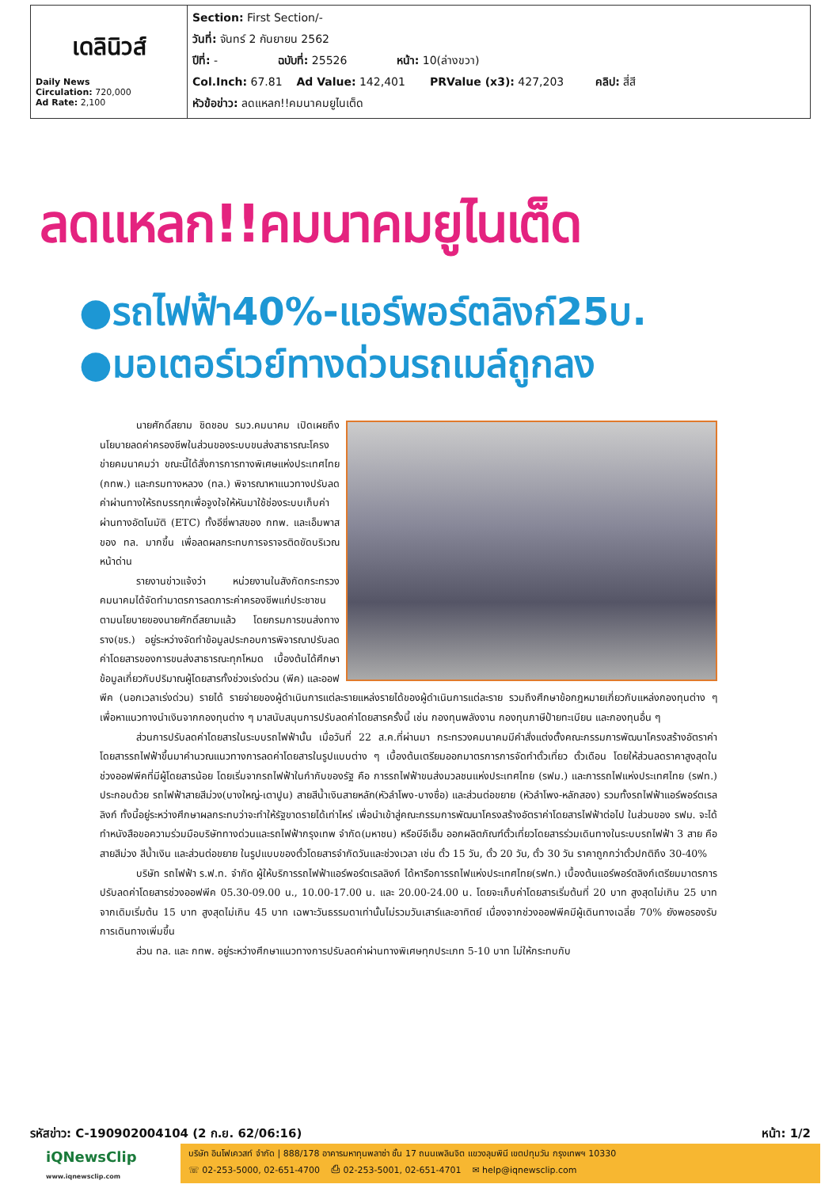| เดลินิวส์ Daily News Circulation: 720,000 Ad Rate: 2,100 | Section: First Section/- วันที่: จันทร์ 2 กันยายน 2562 ปีที่: - ฉบับที่: 25526 หน้า: 10(ล่างขวา) Col.Inch: 67.81 Ad Value: 142,401 PRValue (x3): 427,203 คลิป: สี่สี หัวข้อข่าว: ลดแหลก!!คมนาคมยูไนเต็ด |
ลดแหลก!!คมนาคมยูไนเต็ด
●รถไฟฟ้า40%-แอร์พอร์ตลิงก์25บ.
●มอเตอร์เวย์ทางด่วนรถเมล์ถูกลง
นายศักดิ์สยาม ชิดชอบ รมว.คมนาคม เปิดเผยถึงนโยบายลดค่าครองชีพในส่วนของระบบขนส่งสาธารณะโครงข่ายคมนาคมว่า ขณะนี้ได้สั่งการการทางพิเศษแห่งประเทศไทย (กทพ.) และกรมทางหลวง (ทล.) พิจารณาหาแนวทางปรับลดค่าผ่านทางให้รถบรรทุกเพื่อจูงใจให้หันมาใช้ช่องระบบเก็บค่าผ่านทางอัตโนมัติ (ETC) ทั้งอีซี่พาสของ กทพ. และเอ็มพาสของ ทล. มากขึ้น เพื่อลดผลกระทบการจราจรติดขัดบริเวณหน้าด่าน
รายงานข่าวแจ้งว่า หน่วยงานในสังกัดกระทรวงคมนาคมได้จัดทำมาตรการลดภาระค่าครองชีพแก่ประชาชน ตามนโยบายของนายศักดิ์สยามแล้ว โดยกรมการขนส่งทางราง(ขร.) อยู่ระหว่างจัดทำข้อมูลประกอบการพิจารณาปรับลดค่าโดยสารของการขนส่งสาธารณะทุกโหมด เบื้องต้นได้ศึกษาข้อมูลเกี่ยวกับปริมาณผู้โดยสารทั้งช่วงเร่งด่วน (พีค) และออฟพีค (นอกเวลาเร่งด่วน) รายได้ รายจ่ายของผู้ดำเนินการแต่ละรายแหล่งรายได้ของผู้ดำเนินการแต่ละราย รวมถึงศึกษาข้อกฎหมายเกี่ยวกับแหล่งกองทุนต่าง ๆ เพื่อหาแนวทางนำเงินจากกองทุนต่าง ๆ มาสนับสนุนการปรับลดค่าโดยสารครั้งนี้ เช่น กองทุนพลังงาน กองทุนภาษีป้ายทะเบียน และกองทุนอื่น ๆ
ส่วนการปรับลดค่าโดยสารในระบบรถไฟฟ้านั้น เมื่อวันที่ 22 ส.ค.ที่ผ่านมา กระทรวงคมนาคมมีคำสั่งแต่งตั้งคณะกรรมการพัฒนาโครงสร้างอัตราค่าโดยสารรถไฟฟ้าขึ้นมาคำนวณแนวทางการลดค่าโดยสารในรูปแบบต่าง ๆ เบื้องต้นเตรียมออกมาตรการการจัดทำตั๋วเที่ยว ตั๋วเดือน โดยให้ส่วนลดราคาสูงสุดในช่วงออฟพีคที่มีผู้โดยสารน้อย โดยเริ่มจากรถไฟฟ้าในกำกับของรัฐ คือ การรถไฟฟ้าขนส่งมวลชนแห่งประเทศไทย (รฟม.) และการรถไฟแห่งประเทศไทย (รฟท.) ประกอบด้วย รถไฟฟ้าสายสีม่วง(บางใหญ่-เตาปูน) สายสีน้ำเงินสายหลัก(หัวลำโพง-บางซื่อ) และส่วนต่อขยาย (หัวลำโพง-หลักสอง) รวมทั้งรถไฟฟ้าแอร์พอร์ตเรลลิงก์ ทั้งนี้อยู่ระหว่างศึกษาผลกระทบว่าจะทำให้รัฐขาดรายได้เท่าไหร่ เพื่อนำเข้าสู่คณะกรรมการพัฒนาโครงสร้างอัตราค่าโดยสารไฟฟ้าต่อไป ในส่วนของ รฟม. จะได้ทำหนังสือขอความร่วมมือบริษัททางด่วนและรถไฟฟ้ากรุงเทพ จำกัด(มหาชน) หรือบีอีเอ็ม ออกผลิตภัณฑ์ตั๋วเที่ยวโดยสารร่วมเดินทางในระบบรถไฟฟ้า 3 สาย คือ สายสีม่วง สีน้ำเงิน และส่วนต่อขยาย ในรูปแบบของตั๋วโดยสารจำกัดวันและช่วงเวลา เช่น ตั๋ว 15 วัน, ตั๋ว 20 วัน, ตั๋ว 30 วัน ราคาถูกกว่าตั๋วปกติถึง 30-40%
บริษัท รถไฟฟ้า ร.ฟ.ท. จำกัด ผู้ให้บริการรถไฟฟ้าแอร์พอร์ตเรลลิงก์ ได้หารือการรถไฟแห่งประเทศไทย(รฟท.) เบื้องต้นแอร์พอร์ตลิงก์เตรียมมาตรการปรับลดค่าโดยสารช่วงออฟพีค 05.30-09.00 น., 10.00-17.00 น. และ 20.00-24.00 น. โดยจะเก็บค่าโดยสารเริ่มต้นที่ 20 บาท สูงสุดไม่เกิน 25 บาท จากเดิมเริ่มต้น 15 บาท สูงสุดไม่เกิน 45 บาท เฉพาะวันธรรมดาเท่านั้นไม่รวมวันเสาร์และอาทิตย์ เนื่องจากช่วงออฟพีคมีผู้เดินทางเฉลี่ย 70% ยังพอรองรับการเดินทางเพิ่มขึ้น
ส่วน ทล. และ กทพ. อยู่ระหว่างศึกษาแนวทางการปรับลดค่าผ่านทางพิเศษทุกประเภท 5-10 บาท ไม่ให้กระทบกับ
รหัสข่าว: C-190902004104 (2 ก.ย. 62/06:16) หน้า: 1/2
iQNewsClip
www.iqnewsclip.com
บริษัท อินโฟเควสท์ จำกัด | 888/178 อาคารมหาทุนพลาซ่า ชั้น 17 ถนนเพลินจิต แขวงลุมพินี เขตปทุมวัน กรุงเทพฯ 10330
☏ 02-253-5000, 02-651-4700 ⎙ 02-253-5001, 02-651-4701 ✉ help@iqnewsclip.com